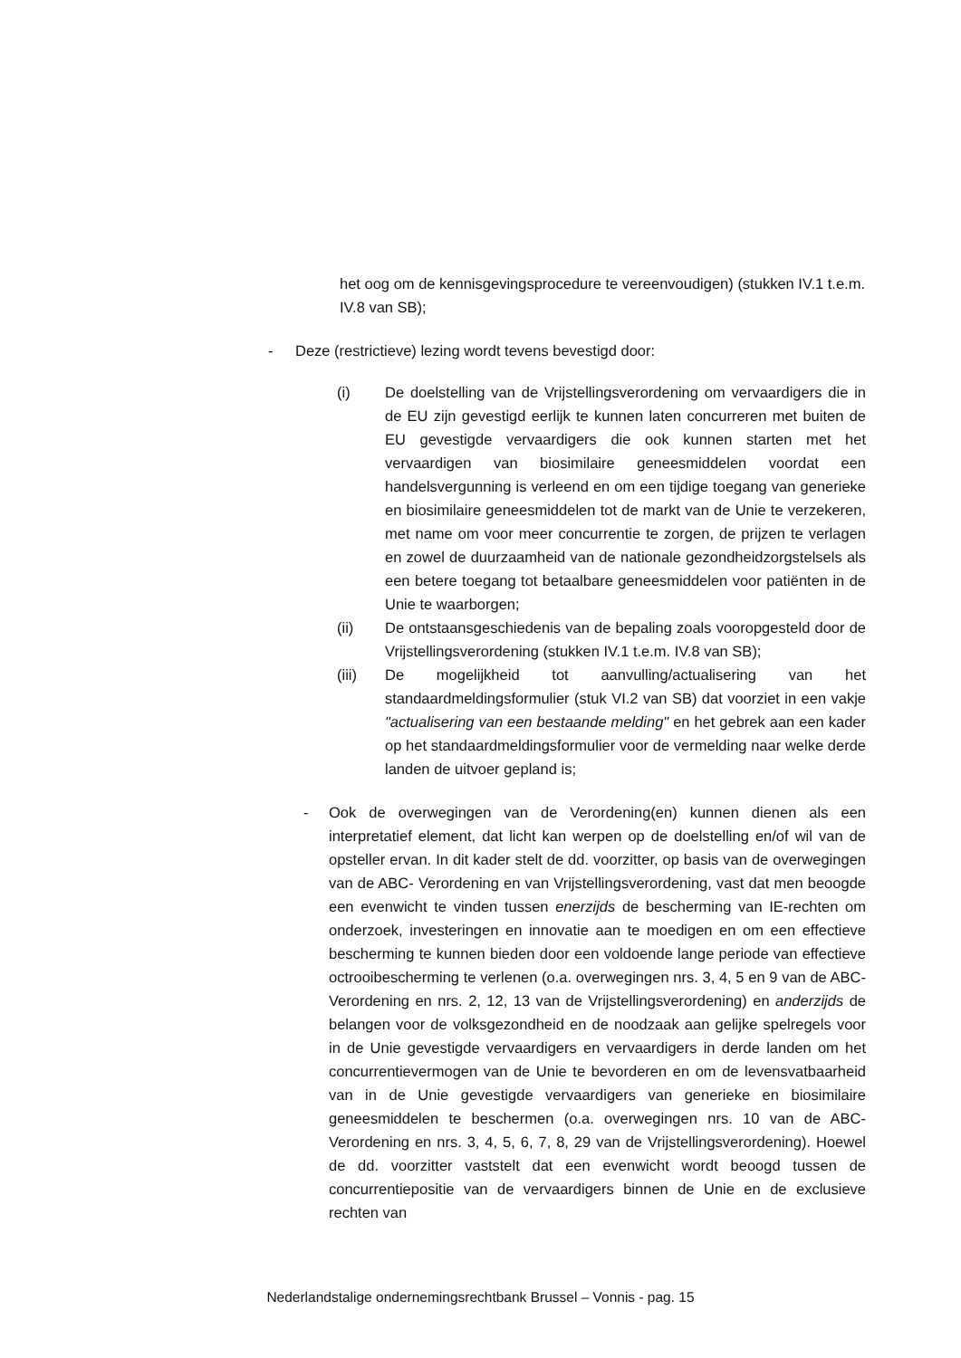het oog om de kennisgevingsprocedure te vereenvoudigen) (stukken IV.1 t.e.m. IV.8 van SB);
- Deze (restrictieve) lezing wordt tevens bevestigd door:
(i) De doelstelling van de Vrijstellingsverordening om vervaardigers die in de EU zijn gevestigd eerlijk te kunnen laten concurreren met buiten de EU gevestigde vervaardigers die ook kunnen starten met het vervaardigen van biosimilaire geneesmiddelen voordat een handelsvergunning is verleend en om een tijdige toegang van generieke en biosimilaire geneesmiddelen tot de markt van de Unie te verzekeren, met name om voor meer concurrentie te zorgen, de prijzen te verlagen en zowel de duurzaamheid van de nationale gezondheidzorgstelsels als een betere toegang tot betaalbare geneesmiddelen voor patiënten in de Unie te waarborgen;
(ii) De ontstaansgeschiedenis van de bepaling zoals vooropgesteld door de Vrijstellingsverordening (stukken IV.1 t.e.m. IV.8 van SB);
(iii) De mogelijkheid tot aanvulling/actualisering van het standaardmeldingsformulier (stuk VI.2 van SB) dat voorziet in een vakje "actualisering van een bestaande melding" en het gebrek aan een kader op het standaardmeldingsformulier voor de vermelding naar welke derde landen de uitvoer gepland is;
- Ook de overwegingen van de Verordening(en) kunnen dienen als een interpretatief element, dat licht kan werpen op de doelstelling en/of wil van de opsteller ervan. In dit kader stelt de dd. voorzitter, op basis van de overwegingen van de ABC- Verordening en van Vrijstellingsverordening, vast dat men beoogde een evenwicht te vinden tussen enerzijds de bescherming van IE-rechten om onderzoek, investeringen en innovatie aan te moedigen en om een effectieve bescherming te kunnen bieden door een voldoende lange periode van effectieve octrooibescherming te verlenen (o.a. overwegingen nrs. 3, 4, 5 en 9 van de ABC-Verordening en nrs. 2, 12, 13 van de Vrijstellingsverordening) en anderzijds de belangen voor de volksgezondheid en de noodzaak aan gelijke spelregels voor in de Unie gevestigde vervaardigers en vervaardigers in derde landen om het concurrentievermogen van de Unie te bevorderen en om de levensvatbaarheid van in de Unie gevestigde vervaardigers van generieke en biosimilaire geneesmiddelen te beschermen (o.a. overwegingen nrs. 10 van de ABC-Verordening en nrs. 3, 4, 5, 6, 7, 8, 29 van de Vrijstellingsverordening). Hoewel de dd. voorzitter vaststelt dat een evenwicht wordt beoogd tussen de concurrentiepositie van de vervaardigers binnen de Unie en de exclusieve rechten van
Nederlandstalige ondernemingsrechtbank Brussel – Vonnis - pag. 15